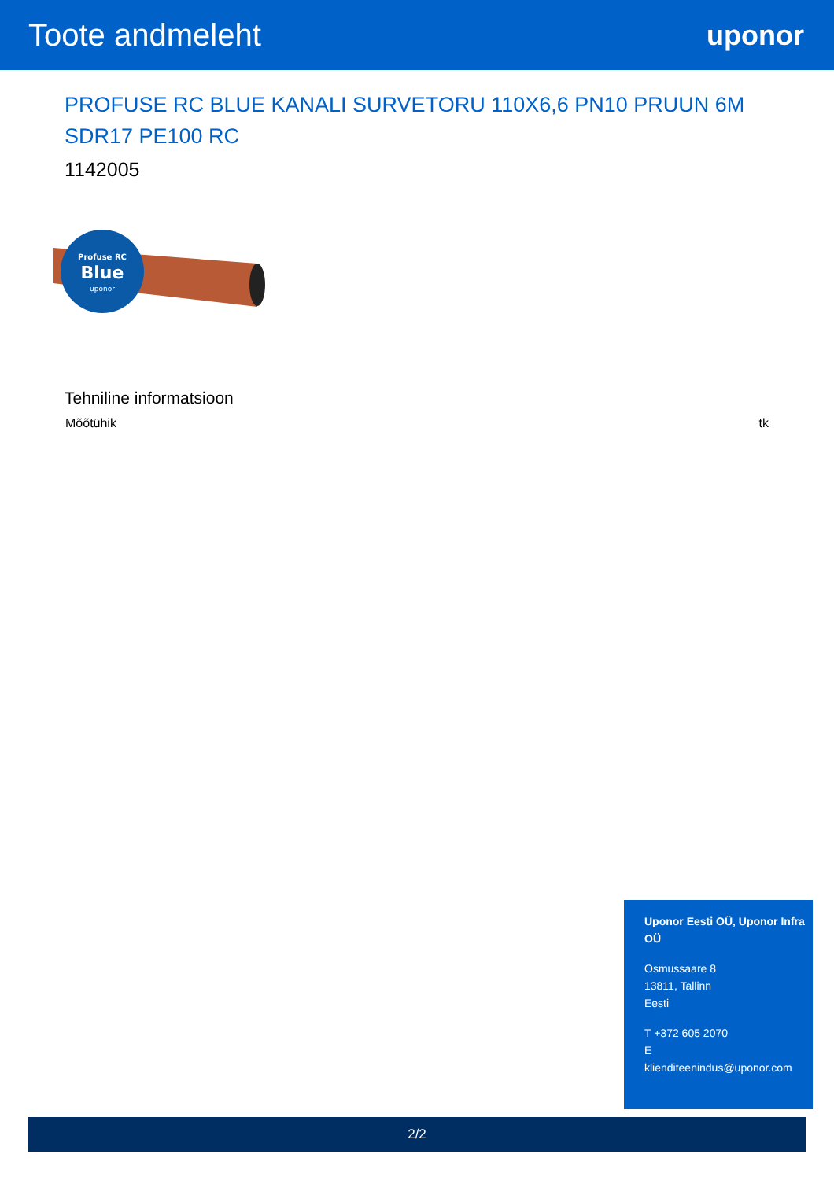Toote andmeleht uponor
PROFUSE RC BLUE KANALI SURVETORU 110X6,6 PN10 PRUUN 6M SDR17 PE100 RC
1142005
Profuse RC
Blue
uponor
Tehniline informatsioon
| Mõõtühik | tk |
Uponor Eesti OÜ, Uponor Infra OÜ
Osmussaare 8
13811, Tallinn
Eesti
T +372 605 2070
E
klienditeenindus@uponor.com
2/2